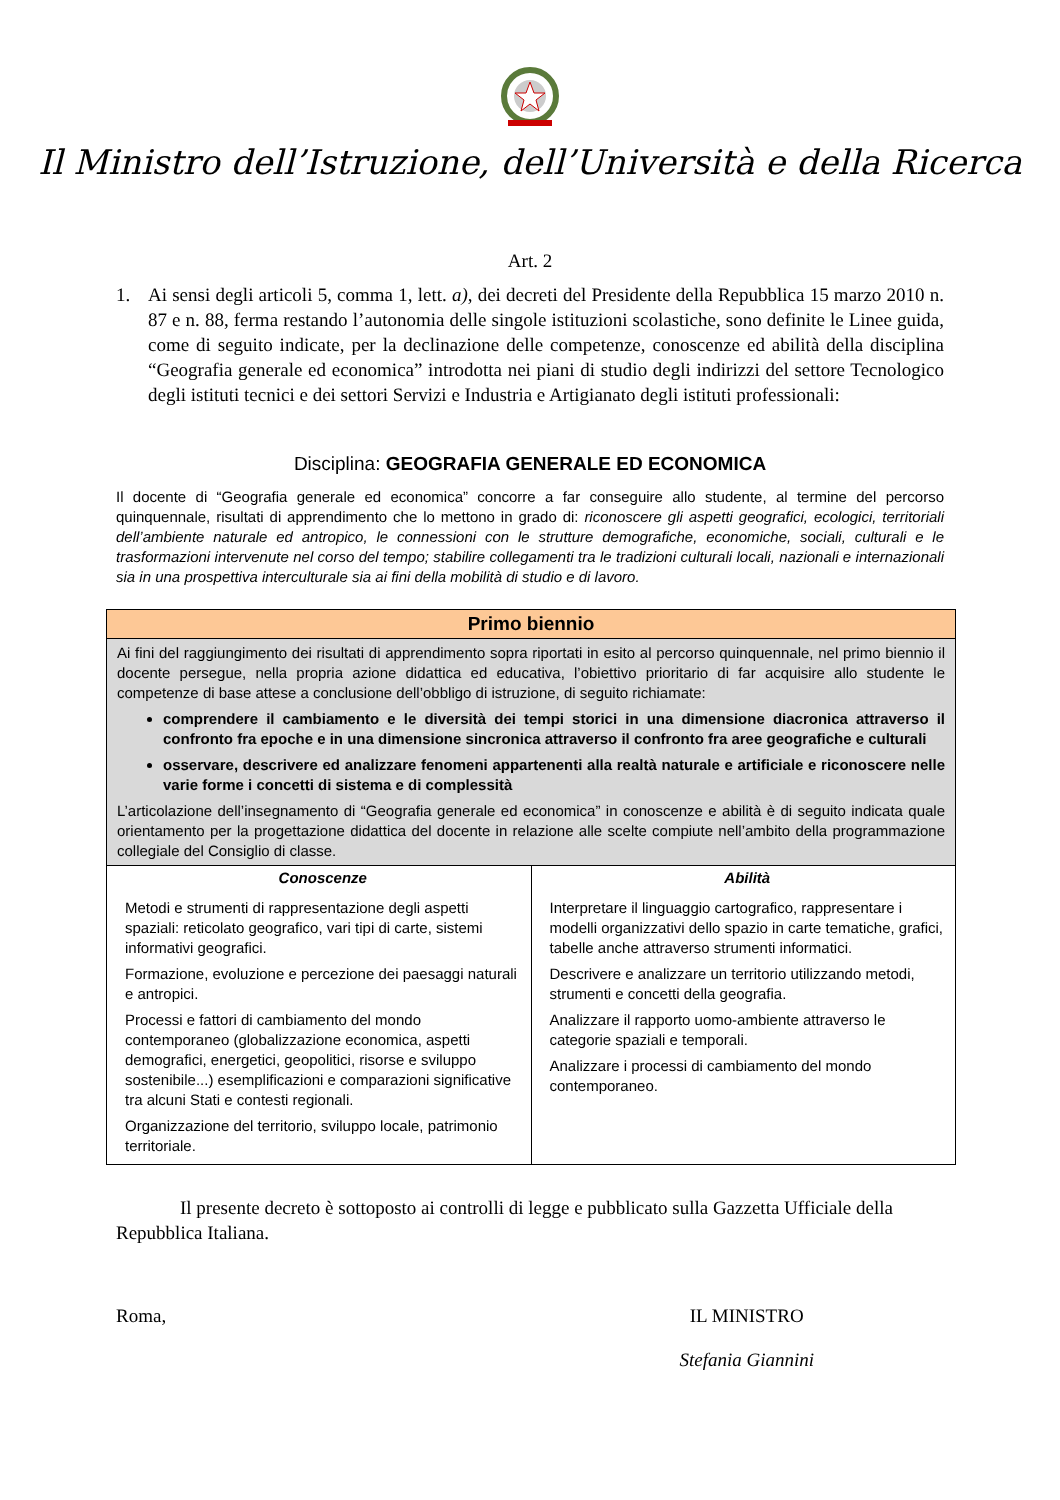Il Ministro dell’Istruzione, dell’Università e della Ricerca
Art. 2
1. Ai sensi degli articoli 5, comma 1, lett. a), dei decreti del Presidente della Repubblica 15 marzo 2010 n. 87 e n. 88, ferma restando l’autonomia delle singole istituzioni scolastiche, sono definite le Linee guida, come di seguito indicate, per la declinazione delle competenze, conoscenze ed abilità della disciplina “Geografia generale ed economica” introdotta nei piani di studio degli indirizzi del settore Tecnologico degli istituti tecnici e dei settori Servizi e Industria e Artigianato degli istituti professionali:
Disciplina: GEOGRAFIA GENERALE ED ECONOMICA
Il docente di “Geografia generale ed economica” concorre a far conseguire allo studente, al termine del percorso quinquennale, risultati di apprendimento che lo mettono in grado di: riconoscere gli aspetti geografici, ecologici, territoriali dell’ambiente naturale ed antropico, le connessioni con le strutture demografiche, economiche, sociali, culturali e le trasformazioni intervenute nel corso del tempo; stabilire collegamenti tra le tradizioni culturali locali, nazionali e internazionali sia in una prospettiva interculturale sia ai fini della mobilità di studio e di lavoro.
| Primo biennio | |
| --- | --- |
| Ai fini del raggiungimento dei risultati di apprendimento sopra riportati in esito al percorso quinquennale, nel primo biennio il docente persegue, nella propria azione didattica ed educativa, l’obiettivo prioritario di far acquisire allo studente le competenze di base attese a conclusione dell’obbligo di istruzione, di seguito richiamate: comprendere il cambiamento e le diversità dei tempi storici in una dimensione diacronica attraverso il confronto fra epoche e in una dimensione sincronica attraverso il confronto fra aree geografiche e culturali osservare, descrivere ed analizzare fenomeni appartenenti alla realtà naturale e artificiale e riconoscere nelle varie forme i concetti di sistema e di complessità L’articolazione dell’insegnamento di “Geografia generale ed economica” in conoscenze e abilità è di seguito indicata quale orientamento per la progettazione didattica del docente in relazione alle scelte compiute nell’ambito della programmazione collegiale del Consiglio di classe. | |
| Conoscenze Metodi e strumenti di rappresentazione degli aspetti spaziali: reticolato geografico, vari tipi di carte, sistemi informativi geografici. Formazione, evoluzione e percezione dei paesaggi naturali e antropici. Processi e fattori di cambiamento del mondo contemporaneo (globalizzazione economica, aspetti demografici, energetici, geopolitici, risorse e sviluppo sostenibile...) esemplificazioni e comparazioni significative tra alcuni Stati e contesti regionali. Organizzazione del territorio, sviluppo locale, patrimonio territoriale. | Abilità Interpretare il linguaggio cartografico, rappresentare i modelli organizzativi dello spazio in carte tematiche, grafici, tabelle anche attraverso strumenti informatici. Descrivere e analizzare un territorio utilizzando metodi, strumenti e concetti della geografia. Analizzare il rapporto uomo-ambiente attraverso le categorie spaziali e temporali. Analizzare i processi di cambiamento del mondo contemporaneo. |
Il presente decreto è sottoposto ai controlli di legge e pubblicato sulla Gazzetta Ufficiale della Repubblica Italiana.
Roma, IL MINISTRO
Stefania Giannini